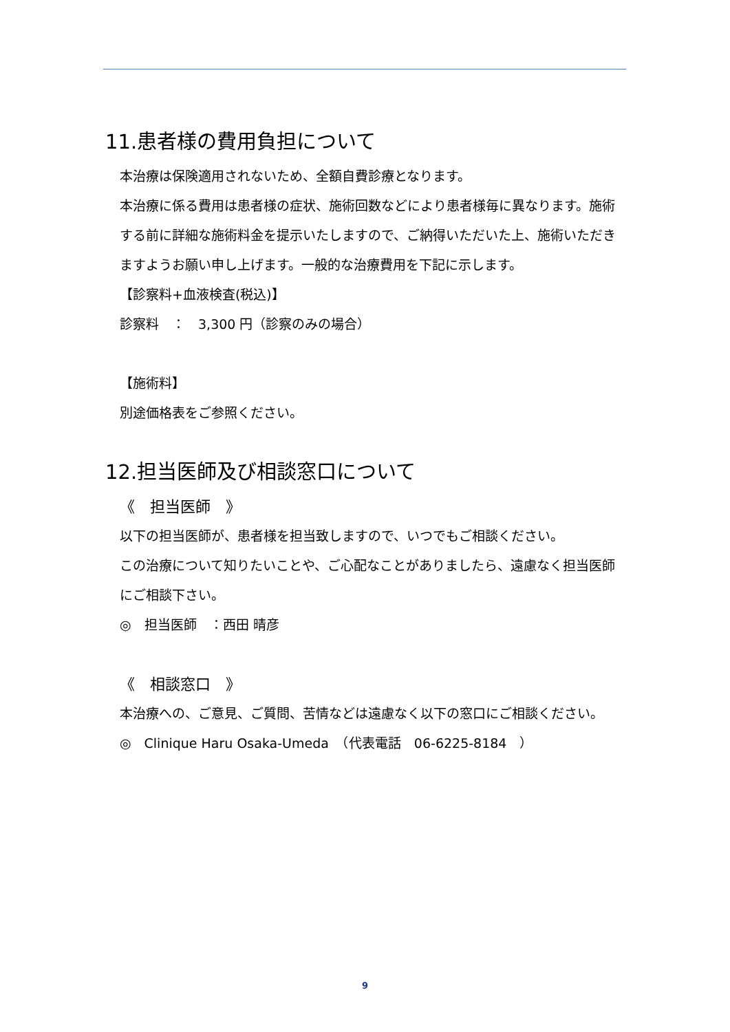11.患者様の費用負担について
本治療は保険適用されないため、全額自費診療となります。
本治療に係る費用は患者様の症状、施術回数などにより患者様毎に異なります。施術する前に詳細な施術料金を提示いたしますので、ご納得いただいた上、施術いただきますようお願い申し上げます。一般的な治療費用を下記に示します。
【診察料+血液検査(税込)】
診察料　：　3,300 円（診察のみの場合）
【施術料】
別途価格表をご参照ください。
12.担当医師及び相談窓口について
《　担当医師　》
以下の担当医師が、患者様を担当致しますので、いつでもご相談ください。
この治療について知りたいことや、ご心配なことがありましたら、遠慮なく担当医師にご相談下さい。
◎　担当医師　：西田 晴彦
《　相談窓口　》
本治療への、ご意見、ご質問、苦情などは遠慮なく以下の窓口にご相談ください。
◎　Clinique Haru Osaka-Umeda　（代表電話　06-6225-8184　）
9